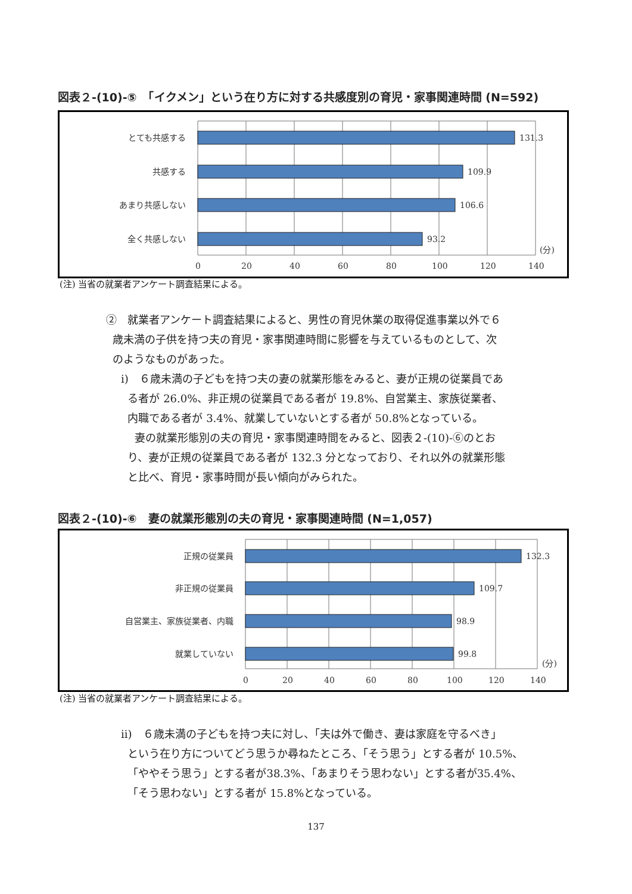図表２-(10)-⑤　「イクメン」という在り方に対する共感度別の育児・家事関連時間 (N=592)
とても共感する
共感する
あまり共感しない
全く共感しない
131.3
109.9
106.6
93.2
(分)
0
20
40
60
80
100
120
140
(注) 当省の就業者アンケート調査結果による。
②　就業者アンケート調査結果によると、男性の育児休業の取得促進事業以外で６
歳未満の子供を持つ夫の育児・家事関連時間に影響を与えているものとして、次
のようなものがあった。
ⅰ)　６歳未満の子どもを持つ夫の妻の就業形態をみると、妻が正規の従業員であ
る者が 26.0%、非正規の従業員である者が 19.8%、自営業主、家族従業者、
内職である者が 3.4%、就業していないとする者が 50.8%となっている。
妻の就業形態別の夫の育児・家事関連時間をみると、図表２-(10)-⑥のとお
り、妻が正規の従業員である者が 132.3 分となっており、それ以外の就業形態
と比べ、育児・家事時間が長い傾向がみられた。
図表２-(10)-⑥　妻の就業形態別の夫の育児・家事関連時間 (N=1,057)
正規の従業員
非正規の従業員
自営業主、家族従業者、内職
就業していない
132.3
109.7
98.9
99.8
(分)
0
20
40
60
80
100
120
140
(注) 当省の就業者アンケート調査結果による。
ⅱ)　６歳未満の子どもを持つ夫に対し、「夫は外で働き、妻は家庭を守るべき」
という在り方についてどう思うか尋ねたところ、「そう思う」とする者が 10.5%、
「ややそう思う」とする者が38.3%、「あまりそう思わない」とする者が35.4%、
「そう思わない」とする者が 15.8%となっている。
137